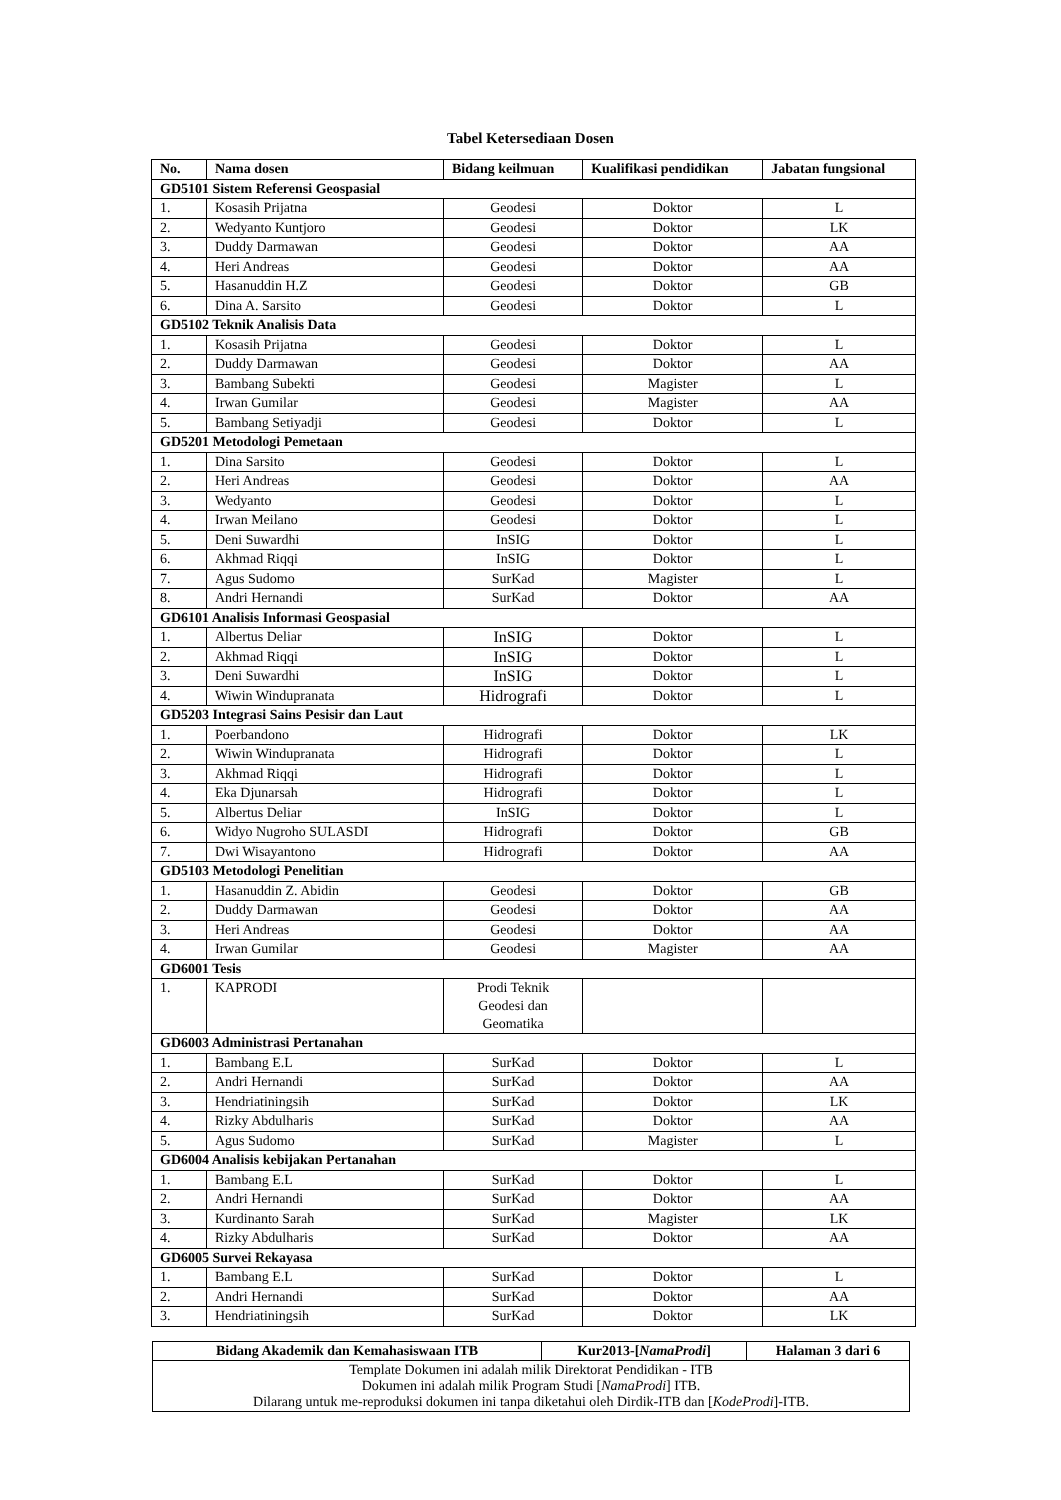Tabel Ketersediaan Dosen
| No. | Nama dosen | Bidang keilmuan | Kualifikasi pendidikan | Jabatan fungsional |
| --- | --- | --- | --- | --- |
| GD5101 Sistem Referensi Geospasial | | | | |
| 1. | Kosasih Prijatna | Geodesi | Doktor | L |
| 2. | Wedyanto Kuntjoro | Geodesi | Doktor | LK |
| 3. | Duddy Darmawan | Geodesi | Doktor | AA |
| 4. | Heri Andreas | Geodesi | Doktor | AA |
| 5. | Hasanuddin H.Z | Geodesi | Doktor | GB |
| 6. | Dina A. Sarsito | Geodesi | Doktor | L |
| GD5102 Teknik Analisis Data | | | | |
| 1. | Kosasih Prijatna | Geodesi | Doktor | L |
| 2. | Duddy Darmawan | Geodesi | Doktor | AA |
| 3. | Bambang Subekti | Geodesi | Magister | L |
| 4. | Irwan Gumilar | Geodesi | Magister | AA |
| 5. | Bambang Setiyadji | Geodesi | Doktor | L |
| GD5201 Metodologi Pemetaan | | | | |
| 1. | Dina Sarsito | Geodesi | Doktor | L |
| 2. | Heri Andreas | Geodesi | Doktor | AA |
| 3. | Wedyanto | Geodesi | Doktor | L |
| 4. | Irwan Meilano | Geodesi | Doktor | L |
| 5. | Deni Suwardhi | InSIG | Doktor | L |
| 6. | Akhmad Riqqi | InSIG | Doktor | L |
| 7. | Agus Sudomo | SurKad | Magister | L |
| 8. | Andri Hernandi | SurKad | Doktor | AA |
| GD6101 Analisis Informasi Geospasial | | | | |
| 1. | Albertus Deliar | InSIG | Doktor | L |
| 2. | Akhmad Riqqi | InSIG | Doktor | L |
| 3. | Deni Suwardhi | InSIG | Doktor | L |
| 4. | Wiwin Windupranata | Hidrografi | Doktor | L |
| GD5203 Integrasi Sains Pesisir dan Laut | | | | |
| 1. | Poerbandono | Hidrografi | Doktor | LK |
| 2. | Wiwin Windupranata | Hidrografi | Doktor | L |
| 3. | Akhmad Riqqi | Hidrografi | Doktor | L |
| 4. | Eka Djunarsah | Hidrografi | Doktor | L |
| 5. | Albertus Deliar | InSIG | Doktor | L |
| 6. | Widyo Nugroho SULASDI | Hidrografi | Doktor | GB |
| 7. | Dwi Wisayantono | Hidrografi | Doktor | AA |
| GD5103 Metodologi Penelitian | | | | |
| 1. | Hasanuddin Z. Abidin | Geodesi | Doktor | GB |
| 2. | Duddy Darmawan | Geodesi | Doktor | AA |
| 3. | Heri Andreas | Geodesi | Doktor | AA |
| 4. | Irwan Gumilar | Geodesi | Magister | AA |
| GD6001 Tesis | | | | |
| 1. | KAPRODI | Prodi Teknik Geodesi dan Geomatika | | |
| GD6003 Administrasi Pertanahan | | | | |
| 1. | Bambang E.L | SurKad | Doktor | L |
| 2. | Andri Hernandi | SurKad | Doktor | AA |
| 3. | Hendriatiningsih | SurKad | Doktor | LK |
| 4. | Rizky Abdulharis | SurKad | Doktor | AA |
| 5. | Agus Sudomo | SurKad | Magister | L |
| GD6004 Analisis kebijakan Pertanahan | | | | |
| 1. | Bambang E.L | SurKad | Doktor | L |
| 2. | Andri Hernandi | SurKad | Doktor | AA |
| 3. | Kurdinanto Sarah | SurKad | Magister | LK |
| 4. | Rizky Abdulharis | SurKad | Doktor | AA |
| GD6005 Survei Rekayasa | | | | |
| 1. | Bambang E.L | SurKad | Doktor | L |
| 2. | Andri Hernandi | SurKad | Doktor | AA |
| 3. | Hendriatiningsih | SurKad | Doktor | LK |
| Bidang Akademik dan Kemahasiswaan ITB | Kur2013-[ NamaProdi ] | Halaman 3 dari 6 |
| Template Dokumen ini adalah milik Direktorat Pendidikan - ITB Dokumen ini adalah milik Program Studi [ NamaProdi ] ITB. Dilarang untuk me-reproduksi dokumen ini tanpa diketahui oleh Dirdik-ITB dan [ KodeProdi ]-ITB. | | |